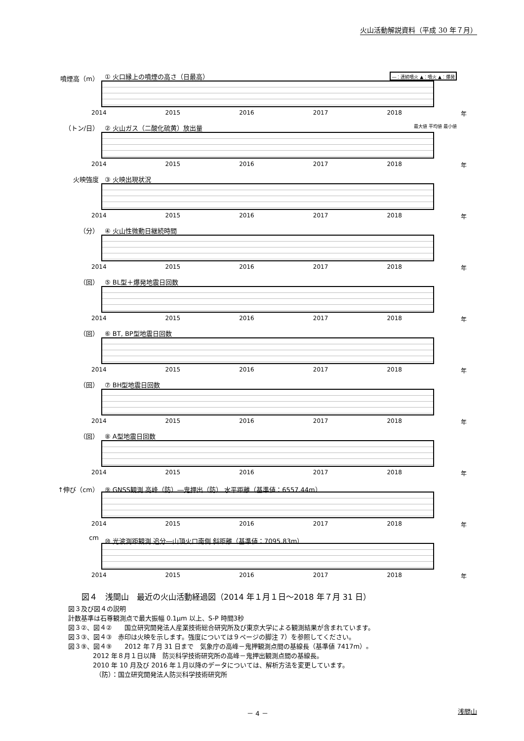火山活動解説資料（平成 30 年７月）
噴煙高（m） ① 火口縁上の噴煙の高さ（日最高） ―：連続噴火 ▲：噴火 ▲：爆発
2014 2015 2016 2017 2018 年
（トン/日） ② 火山ガス（二酸化硫黄）放出量 最大値 平均値 最小値
2014 2015 2016 2017 2018 年
火映強度 ③ 火映出現状況
2014 2015 2016 2017 2018 年
（分） ④ 火山性微動日継続時間
2014 2015 2016 2017 2018 年
（回） ⑤ BL型＋爆発地震日回数
2014 2015 2016 2017 2018 年
（回） ⑥ BT, BP型地震日回数
2014 2015 2016 2017 2018 年
（回） ⑦ BH型地震日回数
2014 2015 2016 2017 2018 年
（回） ⑧ A型地震日回数
2014 2015 2016 2017 2018 年
↑伸び（cm） ⑨ GNSS観測 高峰（防）―鬼押出（防） 水平距離（基準値：6557.44m）
2014 2015 2016 2017 2018 年
cm ⑩ 光波測距観測 追分―山頂火口南側 斜距離（基準値：7095.83m）
2014 2015 2016 2017 2018 年
図４　浅間山　最近の火山活動経過図（2014 年１月１日～2018 年７月 31 日）
図３及び図４の説明
計数基準は石尊観測点で最大振幅 0.1μm 以上、S-P 時間3秒
図３②、図４②　　国立研究開発法人産業技術総合研究所及び東京大学による観測結果が含まれています。
図３③、図４③　赤印は火映を示します。強度については９ページの脚注 7）を参照してください。
図３⑨、図４⑨　　2012 年７月 31 日まで　気象庁の高峰－鬼押観測点間の基線長（基準値 7417m）。
2012 年８月１日以降　防災科学技術研究所の高峰－鬼押出観測点間の基線長。
2010 年 10 月及び 2016 年１月以降のデータについては、解析方法を変更しています。
（防）：国立研究開発法人防災科学技術研究所
－ 4 － 浅間山